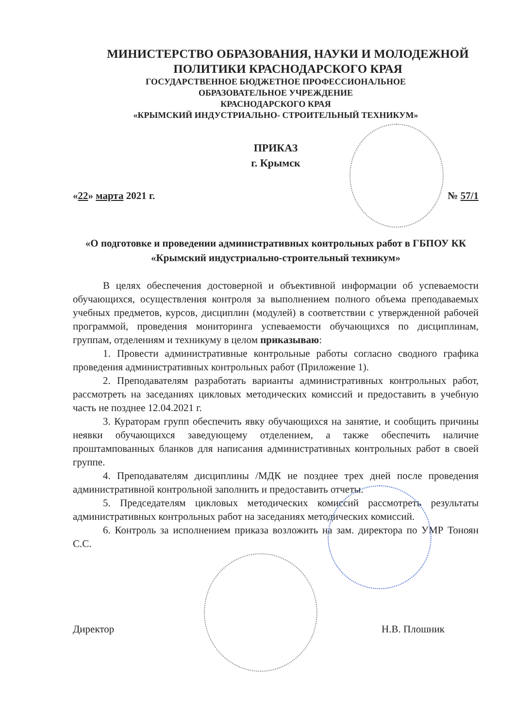МИНИСТЕРСТВО ОБРАЗОВАНИЯ, НАУКИ И МОЛОДЕЖНОЙ ПОЛИТИКИ КРАСНОДАРСКОГО КРАЯ
ГОСУДАРСТВЕННОЕ БЮДЖЕТНОЕ ПРОФЕССИОНАЛЬНОЕ
ОБРАЗОВАТЕЛЬНОЕ УЧРЕЖДЕНИЕ
КРАСНОДАРСКОГО КРАЯ
«КРЫМСКИЙ ИНДУСТРИАЛЬНО- СТРОИТЕЛЬНЫЙ ТЕХНИКУМ»
ПРИКАЗ
г. Крымск
«22» марта 2021 г. № 57/1
«О подготовке и проведении административных контрольных работ в ГБПОУ КК «Крымский индустриально-строительный техникум»
В целях обеспечения достоверной и объективной информации об успеваемости обучающихся, осуществления контроля за выполнением полного объема преподаваемых учебных предметов, курсов, дисциплин (модулей) в соответствии с утвержденной рабочей программой, проведения мониторинга успеваемости обучающихся по дисциплинам, группам, отделениям и техникуму в целом приказываю:
1. Провести административные контрольные работы согласно сводного графика проведения административных контрольных работ (Приложение 1).
2. Преподавателям разработать варианты административных контрольных работ, рассмотреть на заседаниях цикловых методических комиссий и предоставить в учебную часть не позднее 12.04.2021 г.
3. Кураторам групп обеспечить явку обучающихся на занятие, и сообщить причины неявки обучающихся заведующему отделением, а также обеспечить наличие проштампованных бланков для написания административных контрольных работ в своей группе.
4. Преподавателям дисциплины /МДК не позднее трех дней после проведения административной контрольной заполнить и предоставить отчеты.
5. Председателям цикловых методических комиссий рассмотреть результаты административных контрольных работ на заседаниях методических комиссий.
6. Контроль за исполнением приказа возложить на зам. директора по УМР Тоноян С.С.
Директор Н.В. Плошник